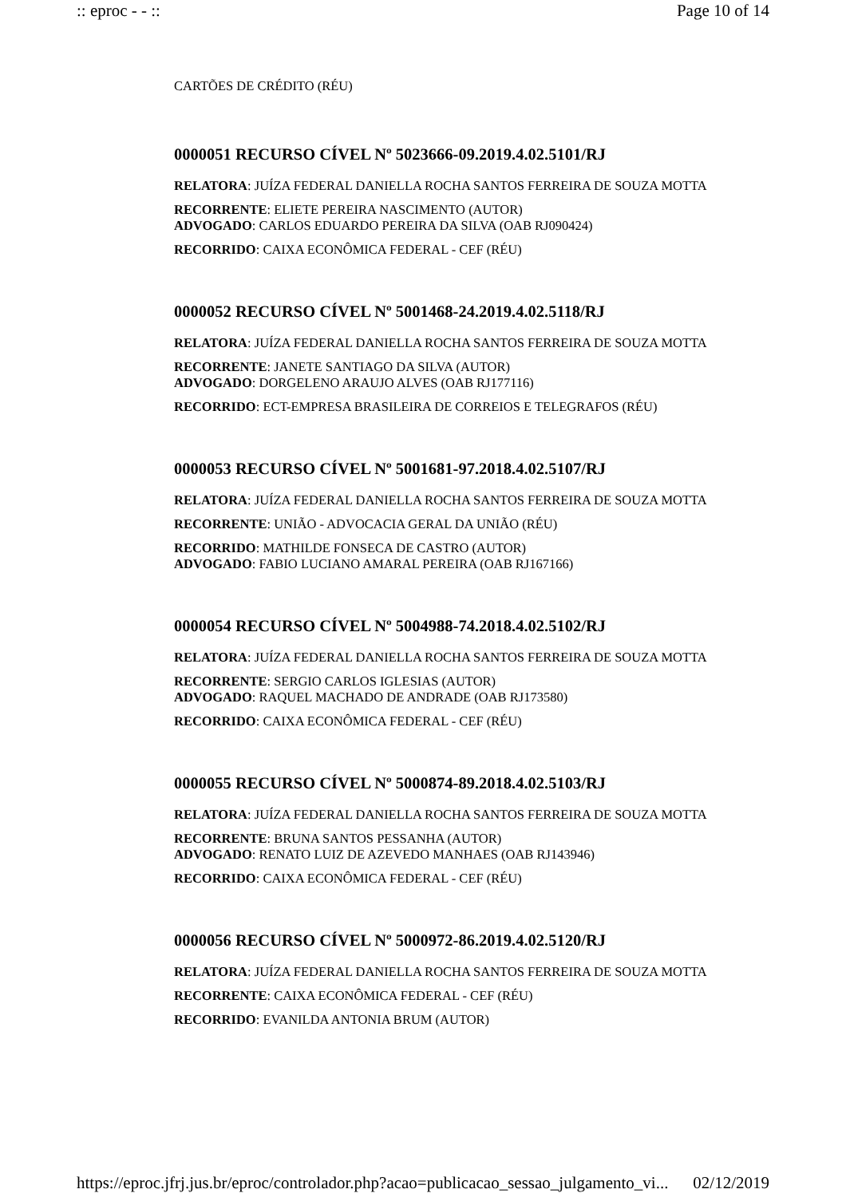:: eproc - - :: Page 10 of 14
CARTÕES DE CRÉDITO (RÉU)
0000051 RECURSO CÍVEL Nº 5023666-09.2019.4.02.5101/RJ
RELATORA: JUÍZA FEDERAL DANIELLA ROCHA SANTOS FERREIRA DE SOUZA MOTTA
RECORRENTE: ELIETE PEREIRA NASCIMENTO (AUTOR)
ADVOGADO: CARLOS EDUARDO PEREIRA DA SILVA (OAB RJ090424)
RECORRIDO: CAIXA ECONÔMICA FEDERAL - CEF (RÉU)
0000052 RECURSO CÍVEL Nº 5001468-24.2019.4.02.5118/RJ
RELATORA: JUÍZA FEDERAL DANIELLA ROCHA SANTOS FERREIRA DE SOUZA MOTTA
RECORRENTE: JANETE SANTIAGO DA SILVA (AUTOR)
ADVOGADO: DORGELENO ARAUJO ALVES (OAB RJ177116)
RECORRIDO: ECT-EMPRESA BRASILEIRA DE CORREIOS E TELEGRAFOS (RÉU)
0000053 RECURSO CÍVEL Nº 5001681-97.2018.4.02.5107/RJ
RELATORA: JUÍZA FEDERAL DANIELLA ROCHA SANTOS FERREIRA DE SOUZA MOTTA
RECORRENTE: UNIÃO - ADVOCACIA GERAL DA UNIÃO (RÉU)
RECORRIDO: MATHILDE FONSECA DE CASTRO (AUTOR)
ADVOGADO: FABIO LUCIANO AMARAL PEREIRA (OAB RJ167166)
0000054 RECURSO CÍVEL Nº 5004988-74.2018.4.02.5102/RJ
RELATORA: JUÍZA FEDERAL DANIELLA ROCHA SANTOS FERREIRA DE SOUZA MOTTA
RECORRENTE: SERGIO CARLOS IGLESIAS (AUTOR)
ADVOGADO: RAQUEL MACHADO DE ANDRADE (OAB RJ173580)
RECORRIDO: CAIXA ECONÔMICA FEDERAL - CEF (RÉU)
0000055 RECURSO CÍVEL Nº 5000874-89.2018.4.02.5103/RJ
RELATORA: JUÍZA FEDERAL DANIELLA ROCHA SANTOS FERREIRA DE SOUZA MOTTA
RECORRENTE: BRUNA SANTOS PESSANHA (AUTOR)
ADVOGADO: RENATO LUIZ DE AZEVEDO MANHAES (OAB RJ143946)
RECORRIDO: CAIXA ECONÔMICA FEDERAL - CEF (RÉU)
0000056 RECURSO CÍVEL Nº 5000972-86.2019.4.02.5120/RJ
RELATORA: JUÍZA FEDERAL DANIELLA ROCHA SANTOS FERREIRA DE SOUZA MOTTA
RECORRENTE: CAIXA ECONÔMICA FEDERAL - CEF (RÉU)
RECORRIDO: EVANILDA ANTONIA BRUM (AUTOR)
https://eproc.jfrj.jus.br/eproc/controlador.php?acao=publicacao_sessao_julgamento_vi... 02/12/2019